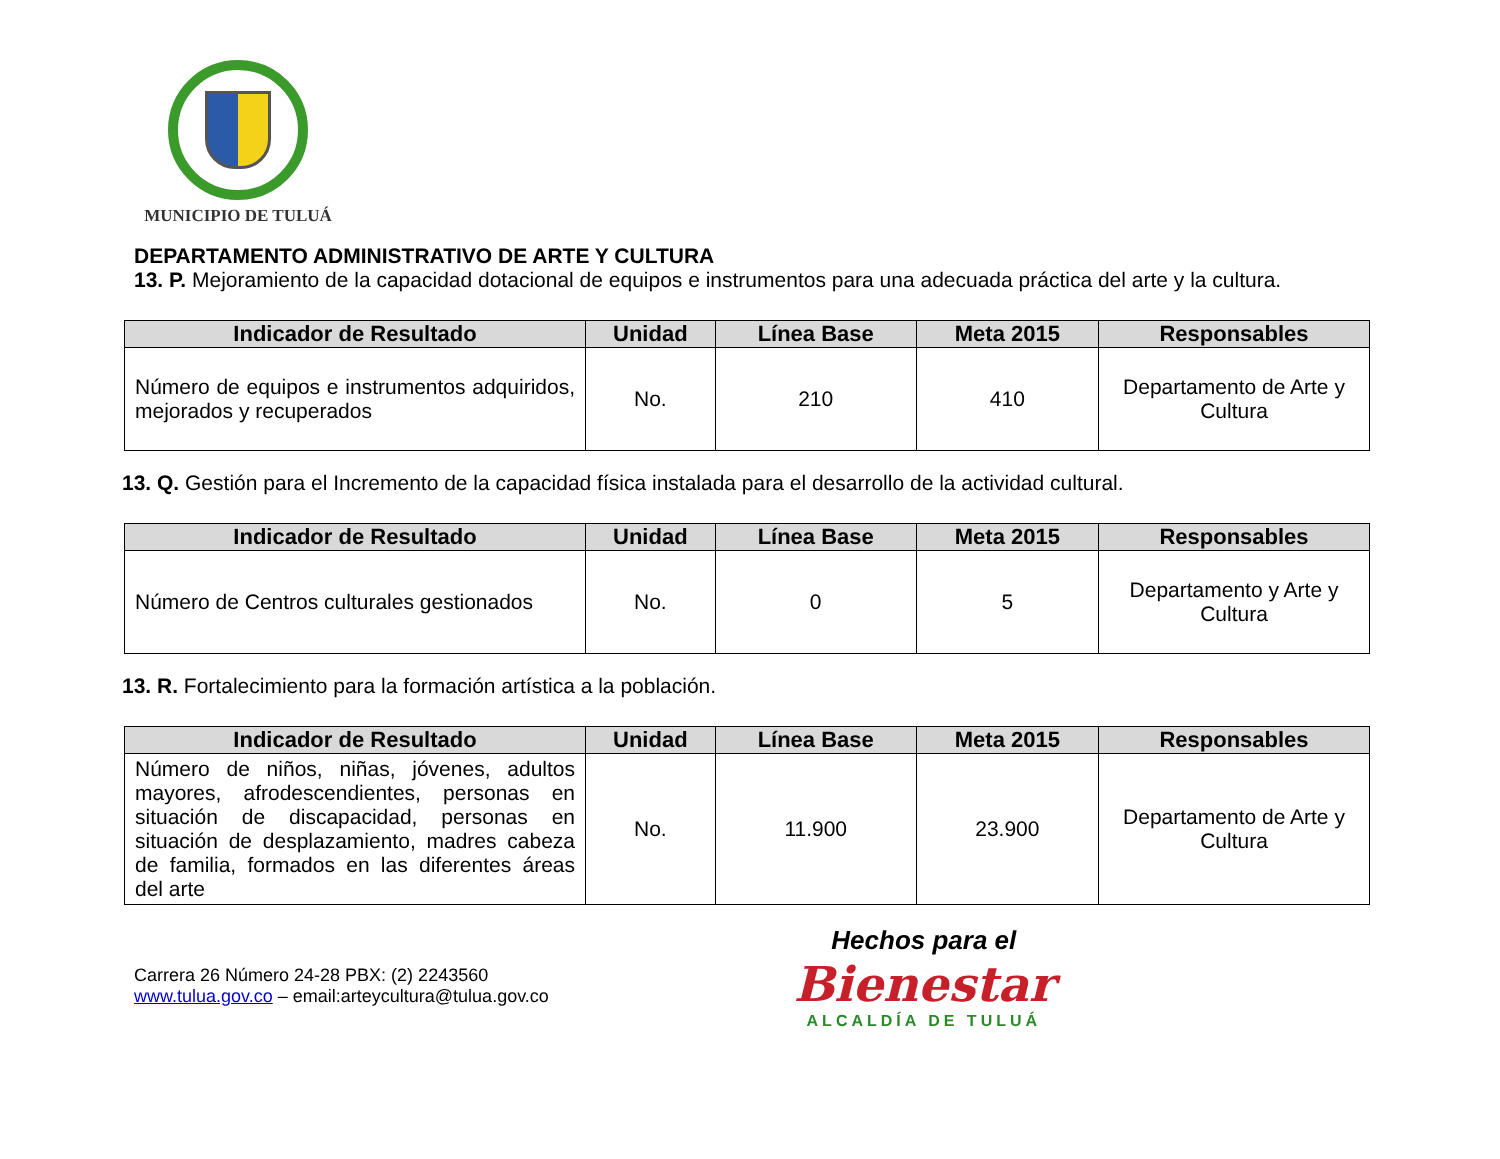MUNICIPIO DE TULUÁ
DEPARTAMENTO ADMINISTRATIVO DE ARTE Y CULTURA
13. P. Mejoramiento de la capacidad dotacional de equipos e instrumentos para una adecuada práctica del arte y la cultura.
| Indicador de Resultado | Unidad | Línea Base | Meta 2015 | Responsables |
| --- | --- | --- | --- | --- |
| Número de equipos e instrumentos adquiridos, mejorados y recuperados | No. | 210 | 410 | Departamento de Arte y Cultura |
13. Q. Gestión para el Incremento de la capacidad física instalada para el desarrollo de la actividad cultural.
| Indicador de Resultado | Unidad | Línea Base | Meta 2015 | Responsables |
| --- | --- | --- | --- | --- |
| Número de Centros culturales gestionados | No. | 0 | 5 | Departamento y Arte y Cultura |
13. R. Fortalecimiento para la formación artística a la población.
| Indicador de Resultado | Unidad | Línea Base | Meta 2015 | Responsables |
| --- | --- | --- | --- | --- |
| Número de niños, niñas, jóvenes, adultos mayores, afrodescendientes, personas en situación de discapacidad, personas en situación de desplazamiento, madres cabeza de familia, formados en las diferentes áreas del arte | No. | 11.900 | 23.900 | Departamento de Arte y Cultura |
Carrera 26 Número 24-28 PBX: (2) 2243560
www.tulua.gov.co – email:arteycultura@tulua.gov.co
Hechos para el
Bienestar
ALCALDÍA DE TULUÁ